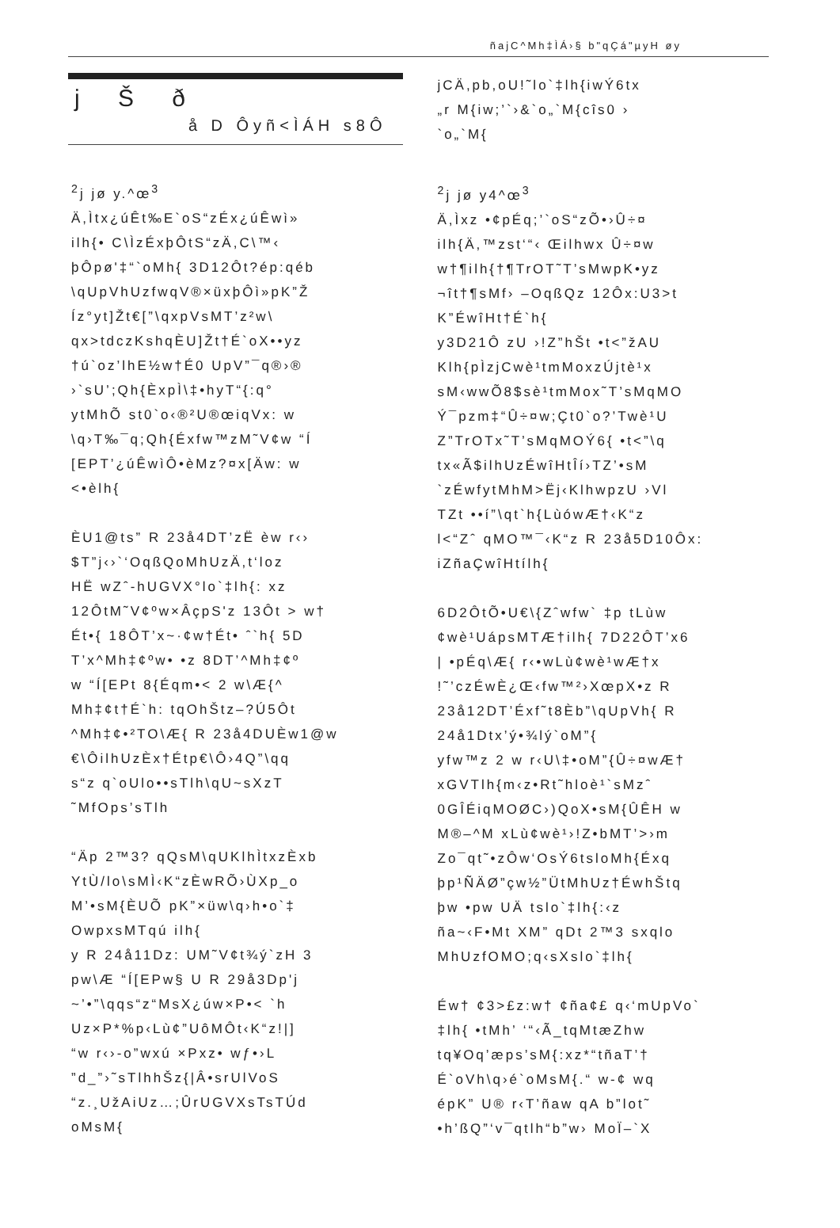ñajC^Mh‡ÌÁ›§ b"qÇá"µyH øy
j Š ð
å D Ôyñ<ÌÁH s8Ô
<sup>2</sup> j jø y.^œ<sup>3</sup>
Ä,Ìtx¿úÊt‰E`oS“zÉx¿úÊwì»
ilh{• C\ÌzÉxþÔtS“zÄ,C\™‹
þÔpø'‡“`oMh{ 3D12Ôt?ép:qéb
\qUpVhUzfwqV®×üxþÔì»pK”Ž
Íz°yt]Žt€[”\qxpVsMT’z²w\
qx>tdczKshqÈU]Žt†É`oX••yz
†ú`oz’lhE½w†É0 UpV”¯q®›®
›`sU’;Qh{ÈxpÌ\‡•hyT“{:q°
ytMhÕ st0`o‹®²U®œiqVx: w
\q›T‰¯q;Qh{Éxfw™zM˜V¢w “Í
[EPT’¿úÊwìÔ•èMz?¤x[Äw: w
<•èlh{
ÈU1@ts” R 23å4DT’zË èw r‹›
$T”j‹›`‘OqßQoMhUzÄ,t‘loz
HË wZˆ-hUGVX°lo`‡lh{: xz
12ÔtM˜V¢ºw×ÂçpS'z 13Ôt > w†
Ét•{ 18ÔT’x~·¢w†Ét• ˆ`h{ 5D
T’x^Mh‡¢ºw• •z 8DT’^Mh‡¢º
w “Í[EPt 8{Éqm•< 2 w\Æ{^
Mh‡¢t†É`h: tqOhŠtz–?Ú5Ôt
^Mh‡¢•²TO\Æ{ R 23å4DUÈw1@w
€\ÔilhUzÈx†Étp€\Ô›4Q”\qq
s“z q`oUlo••sTlh\qU~sXzT
˜MfOps’sTlh
“Äp 2™3? qQsM\qUKlhÌtxzÈxb
YtÙ/lo\sMÌ‹K“zÈwRÕ›ÙXp_o
M’•sM{ÈUÕ pK”×üw\q›h•o`‡
OwpxsMTqú ilh{
y R 24å11Dz: UM˜V¢t¾ý`zH 3
pw\Æ “Í[EPw§ U R 29å3Dp'j
~’•”\qqs“z“MsX¿úw×P•< `h
Uz×P*%p‹Lù¢”UôMÔt‹K“z!|]
“w r‹›-o”wxú ×Pxz• wƒ•›L
”d_”›˜sTlhhŠz{|Â•srUlVoS
“z.¸UžAiUz…;ÛrUGVXsTsTÚd
oMsM{
jCÄ,pb,oU!˜lo`‡lh{iwÝ6tx
„r M{iw;’`›&`o„`M{cîs0 ›
`o„`M{
<sup>2</sup> j jø y4^œ<sup>3</sup>
Ä,Ìxz •¢pÉq;’`oS“zÕ•›Û÷¤
ilh{Ä,™zst‘“‹ Œilhwx Û÷¤w
w†¶ilh{†¶TrOT˜T’sMwpK•yz
¬ît†¶sMf› –OqßQz 12Ôx:U3>t
K”ÉwîHt†É`h{
y3D21Ô zU ›!Z”hŠt •t<”žAU
Klh{pÌzjCwè¹tmMoxzÚjtè¹x
sM‹wwÕ8$sè¹tmMox˜T’sMqMO
Ý¯pzm‡“Û÷¤w;Çt0`o?’Twè¹U
Z”TrOTx˜T’sMqMOÝ6{ •t<”\q
tx«Ã$ilhUzÉwîHtÎí›TZ’•sM
`zÉwfytMhM>Ëj‹KlhwpzU ›Vl
TZt ••í”\qt`h{LùówÆ†‹K“z
l<“Zˆ qMO™¯‹K“z R 23å5D10Ôx:
iZñaÇwîHtílh{
6D2ÔtÕ•U€\{Zˆwfw` ‡p tLùw
¢wè¹UápsMTÆ†ilh{ 7D22ÔT’x6
| •pÉq\Æ{ r‹•wLù¢wè¹wÆ†x
!˜’czÉwÈ¿Œ‹fw™²›XœpX•z R
23å12DT’Éxf˜t8Èb”\qUpVh{ R
24å1Dtx’ý•¾lý`oM”{
yfw™z 2 w r‹U\‡•oM”{Û÷¤wÆ†
xGVTlh{m‹z•Rt˜hloè¹`sMzˆ
0GÎÉiqMOØC›)QoX•sM{ÛÊH w
M®–^M xLù¢wè¹›!Z•bMT’>›m
Zo¯qt˜•zÔw‘OsÝ6tsloMh{Éxq
þp¹ÑÄØ”çw½”ÜtMhUz†ÉwhŠtq
þw •pw UÄ tslo`‡lh{:‹z
ña~‹F•Mt XM” qDt 2™3 sxqlo
MhUzfOMO;q‹sXslo`‡lh{
Éw† ¢3>£z:w† ¢ña¢£ q‹‘mUpVo`
‡lh{ •tMh’ ‘“‹Ã_tqMtæZhw
tq¥Oq’æps’sM{:xz*“tñaT’†
É`oVh\q›é`oMsM{.“ w-¢ wq
épK” U® r‹T’ñaw qA b”lot˜
•h’ßQ”‘v¯qtlh“b”w› MoÏ–`X